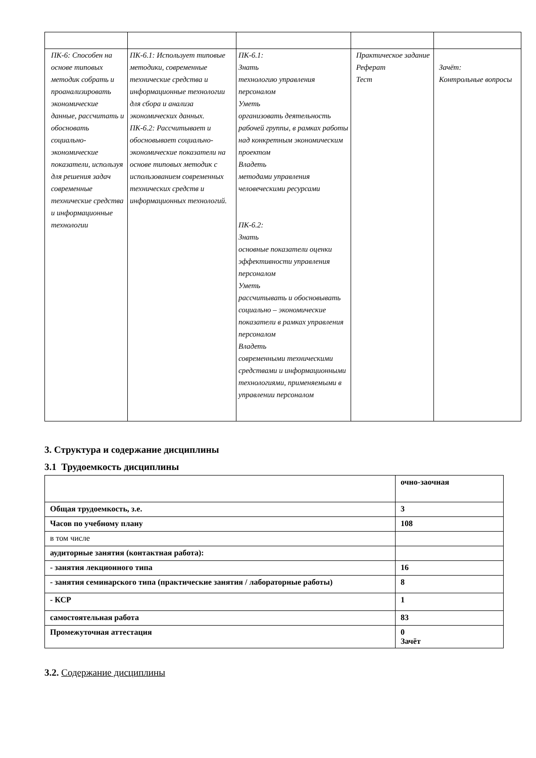| ПК-6: Способен на основе типовых методик собрать и проанализировать экономические данные, рассчитать и обосновать социально-экономические показатели, используя для решения задач современные технические средства и информационные технологии | ПК-6.1: Использует типовые методики, современные технические средства и информационные технологии для сбора и анализа экономических данных. ПК-6.2: Рассчитывает и обосновывает социально-экономические показатели на основе типовых методик с использованием современных технических средств и информационных технологий. | ПК-6.1: Знать технологию управления персоналом Уметь организовать деятельность рабочей группы, в рамках работы над конкретным экономическим проектом Владеть методами управления человеческими ресурсами ПК-6.2: Знать основные показатели оценки эффективности управления персоналом Уметь рассчитывать и обосновывать социально – экономические показатели в рамках управления персоналом Владеть современными техническими средствами и информационными технологиями, применяемыми в управлении персоналом | Практическое задание Реферат Тест | Зачёт: Контрольные вопросы |
3. Структура и содержание дисциплины
3.1 Трудоемкость дисциплины
| | очно-заочная |
| Общая трудоемкость, з.е. | 3 |
| Часов по учебному плану | 108 |
| в том числе | |
| аудиторные занятия (контактная работа): | |
| - занятия лекционного типа | 16 |
| - занятия семинарского типа (практические занятия / лабораторные работы) | 8 |
| - КСР | 1 |
| самостоятельная работа | 83 |
| Промежуточная аттестация | 0 Зачёт |
3.2. Содержание дисциплины